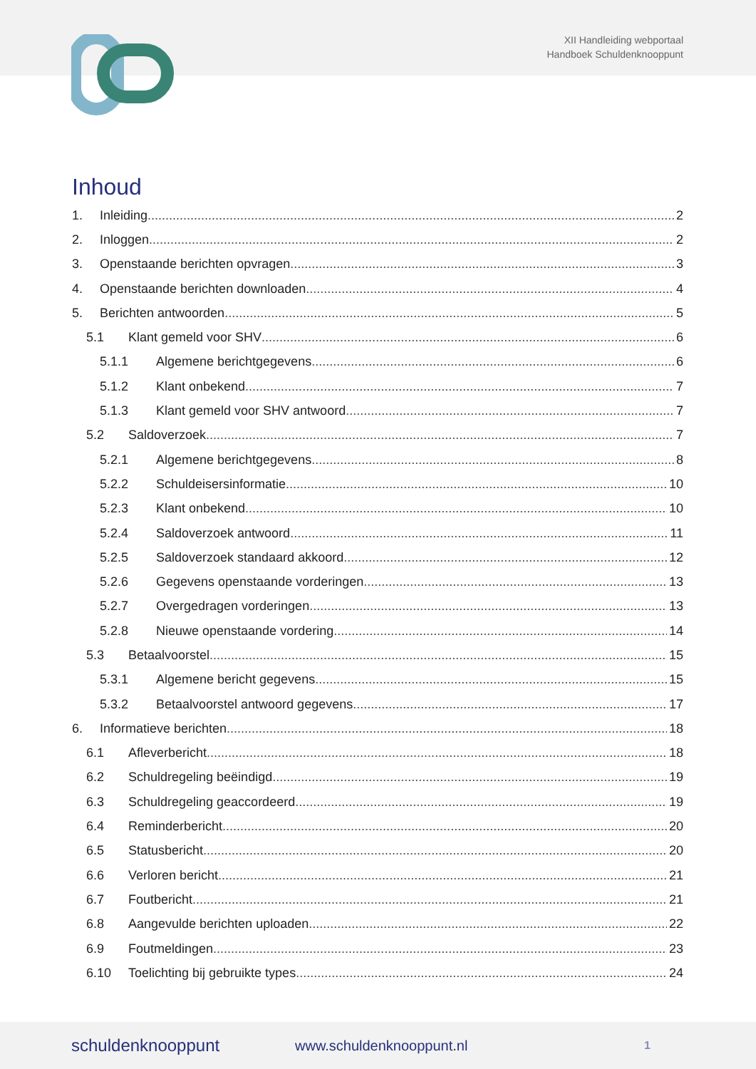XII Handleiding webportaal
Handboek Schuldenknooppunt
Inhoud
1. Inleiding 2
2. Inloggen 2
3. Openstaande berichten opvragen 3
4. Openstaande berichten downloaden 4
5. Berichten antwoorden 5
5.1 Klant gemeld voor SHV 6
5.1.1 Algemene berichtgegevens 6
5.1.2 Klant onbekend 7
5.1.3 Klant gemeld voor SHV antwoord 7
5.2 Saldoverzoek 7
5.2.1 Algemene berichtgegevens 8
5.2.2 Schuldeisersinformatie 10
5.2.3 Klant onbekend 10
5.2.4 Saldoverzoek antwoord 11
5.2.5 Saldoverzoek standaard akkoord 12
5.2.6 Gegevens openstaande vorderingen 13
5.2.7 Overgedragen vorderingen 13
5.2.8 Nieuwe openstaande vordering 14
5.3 Betaalvoorstel 15
5.3.1 Algemene bericht gegevens 15
5.3.2 Betaalvoorstel antwoord gegevens 17
6. Informatieve berichten 18
6.1 Afleverbericht 18
6.2 Schuldregeling beëindigd 19
6.3 Schuldregeling geaccordeerd 19
6.4 Reminderbericht 20
6.5 Statusbericht 20
6.6 Verloren bericht 21
6.7 Foutbericht 21
6.8 Aangevulde berichten uploaden 22
6.9 Foutmeldingen 23
6.10 Toelichting bij gebruikte types 24
schuldenknooppunt www.schuldenknooppunt.nl 1